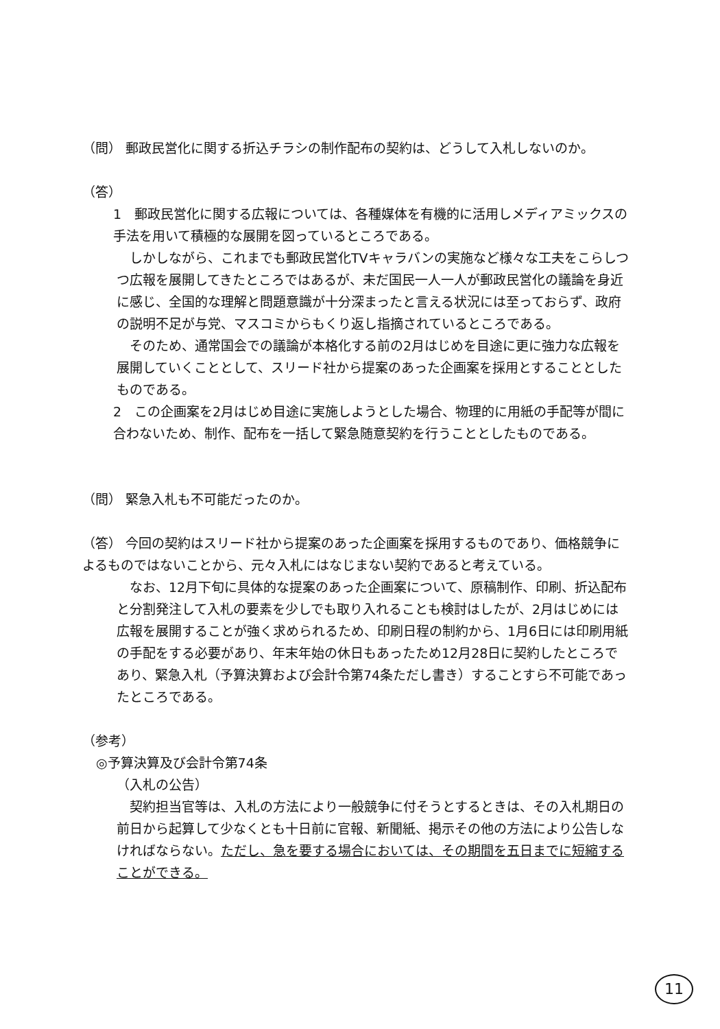（問） 郵政民営化に関する折込チラシの制作配布の契約は、どうして入札しないのか。
（答）
1　郵政民営化に関する広報については、各種媒体を有機的に活用しメディアミックスの手法を用いて積極的な展開を図っているところである。
　しかしながら、これまでも郵政民営化TVキャラバンの実施など様々な工夫をこらしつつ広報を展開してきたところではあるが、未だ国民一人一人が郵政民営化の議論を身近に感じ、全国的な理解と問題意識が十分深まったと言える状況には至っておらず、政府の説明不足が与党、マスコミからもくり返し指摘されているところである。
　そのため、通常国会での議論が本格化する前の2月はじめを目途に更に強力な広報を展開していくこととして、スリード社から提案のあった企画案を採用とすることとしたものである。
2　この企画案を2月はじめ目途に実施しようとした場合、物理的に用紙の手配等が間に合わないため、制作、配布を一括して緊急随意契約を行うこととしたものである。
（問） 緊急入札も不可能だったのか。
（答） 今回の契約はスリード社から提案のあった企画案を採用するものであり、価格競争によるものではないことから、元々入札にはなじまない契約であると考えている。
　なお、12月下旬に具体的な提案のあった企画案について、原稿制作、印刷、折込配布と分割発注して入札の要素を少しでも取り入れることも検討はしたが、2月はじめには広報を展開することが強く求められるため、印刷日程の制約から、1月6日には印刷用紙の手配をする必要があり、年末年始の休日もあったため12月28日に契約したところであり、緊急入札（予算決算および会計令第74条ただし書き）することすら不可能であったところである。
（参考）
◎予算決算及び会計令第74条
（入札の公告）
　契約担当官等は、入札の方法により一般競争に付そうとするときは、その入札期日の前日から起算して少なくとも十日前に官報、新聞紙、掲示その他の方法により公告しなければならない。ただし、急を要する場合においては、その期間を五日までに短縮することができる。
11